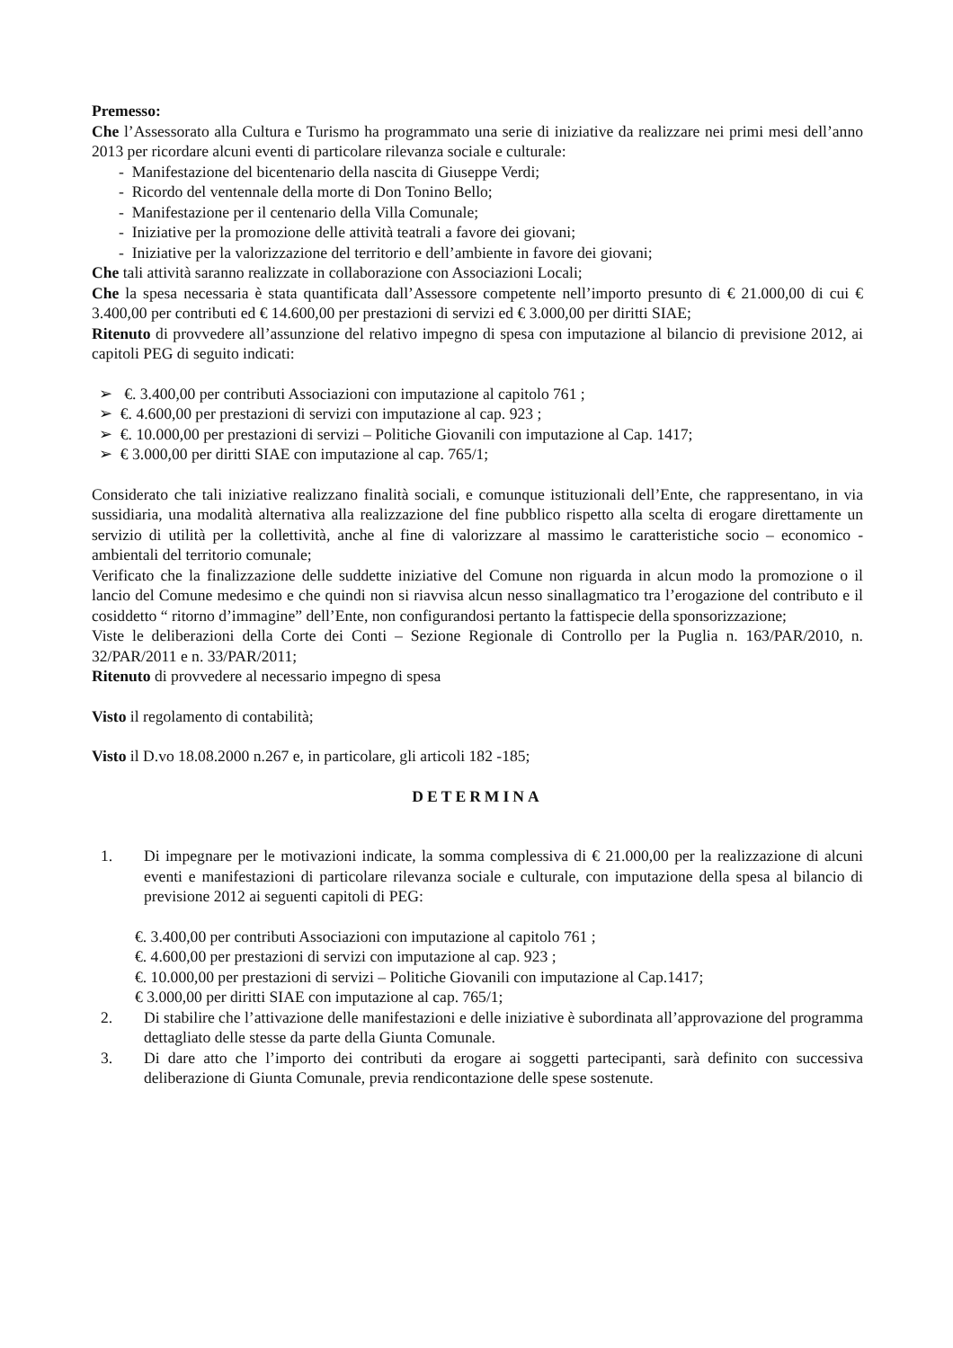Premesso:
Che l’Assessorato alla Cultura e Turismo ha programmato una serie di iniziative da realizzare nei primi mesi dell’anno 2013 per ricordare alcuni eventi di particolare rilevanza sociale e culturale:
- Manifestazione del bicentenario della nascita di Giuseppe Verdi;
- Ricordo del ventennale della morte di Don Tonino Bello;
- Manifestazione per il centenario della Villa Comunale;
- Iniziative per la promozione delle attività teatrali a favore dei giovani;
- Iniziative per la valorizzazione del territorio e dell’ambiente in favore dei giovani;
Che tali attività saranno realizzate in collaborazione con Associazioni Locali;
Che la spesa necessaria è stata quantificata dall’Assessore competente nell’importo presunto di € 21.000,00 di cui € 3.400,00 per contributi ed € 14.600,00 per prestazioni di servizi ed € 3.000,00 per diritti SIAE;
Ritenuto di provvedere all’assunzione del relativo impegno di spesa con imputazione al bilancio di previsione 2012, ai capitoli PEG di seguito indicati:
➢ €. 3.400,00 per contributi Associazioni con imputazione al capitolo 761 ;
➢ €. 4.600,00 per prestazioni di servizi con imputazione al cap. 923 ;
➢ €. 10.000,00 per prestazioni di servizi – Politiche Giovanili con imputazione al Cap. 1417;
➢ € 3.000,00 per diritti SIAE con imputazione al cap. 765/1;
Considerato che tali iniziative realizzano finalità sociali, e comunque istituzionali dell’Ente, che rappresentano, in via sussidiaria, una modalità alternativa alla realizzazione del fine pubblico rispetto alla scelta di erogare direttamente un servizio di utilità per la collettività, anche al fine di valorizzare al massimo le caratteristiche socio – economico - ambientali del territorio comunale;
Verificato che la finalizzazione delle suddette iniziative del Comune non riguarda in alcun modo la promozione o il lancio del Comune medesimo e che quindi non si riavvisa alcun nesso sinallagmatico tra l’erogazione del contributo e il cosiddetto “ ritorno d’immagine” dell’Ente, non configurandosi pertanto la fattispecie della sponsorizzazione;
Viste le deliberazioni della Corte dei Conti – Sezione Regionale di Controllo per la Puglia n. 163/PAR/2010, n. 32/PAR/2011 e n. 33/PAR/2011;
Ritenuto di provvedere al necessario impegno di spesa
Visto il regolamento di contabilità;
Visto il D.vo 18.08.2000 n.267 e, in particolare, gli articoli 182 -185;
DETERMINA
1. Di impegnare per le motivazioni indicate, la somma complessiva di € 21.000,00 per la realizzazione di alcuni eventi e manifestazioni di particolare rilevanza sociale e culturale, con imputazione della spesa al bilancio di previsione 2012 ai seguenti capitoli di PEG:
€. 3.400,00 per contributi Associazioni con imputazione al capitolo 761 ;
€. 4.600,00 per prestazioni di servizi con imputazione al cap. 923 ;
€. 10.000,00 per prestazioni di servizi – Politiche Giovanili con imputazione al Cap.1417;
€ 3.000,00 per diritti SIAE con imputazione al cap. 765/1;
2. Di stabilire che l’attivazione delle manifestazioni e delle iniziative è subordinata all’approvazione del programma dettagliato delle stesse da parte della Giunta Comunale.
3. Di dare atto che l’importo dei contributi da erogare ai soggetti partecipanti, sarà definito con successiva deliberazione di Giunta Comunale, previa rendicontazione delle spese sostenute.